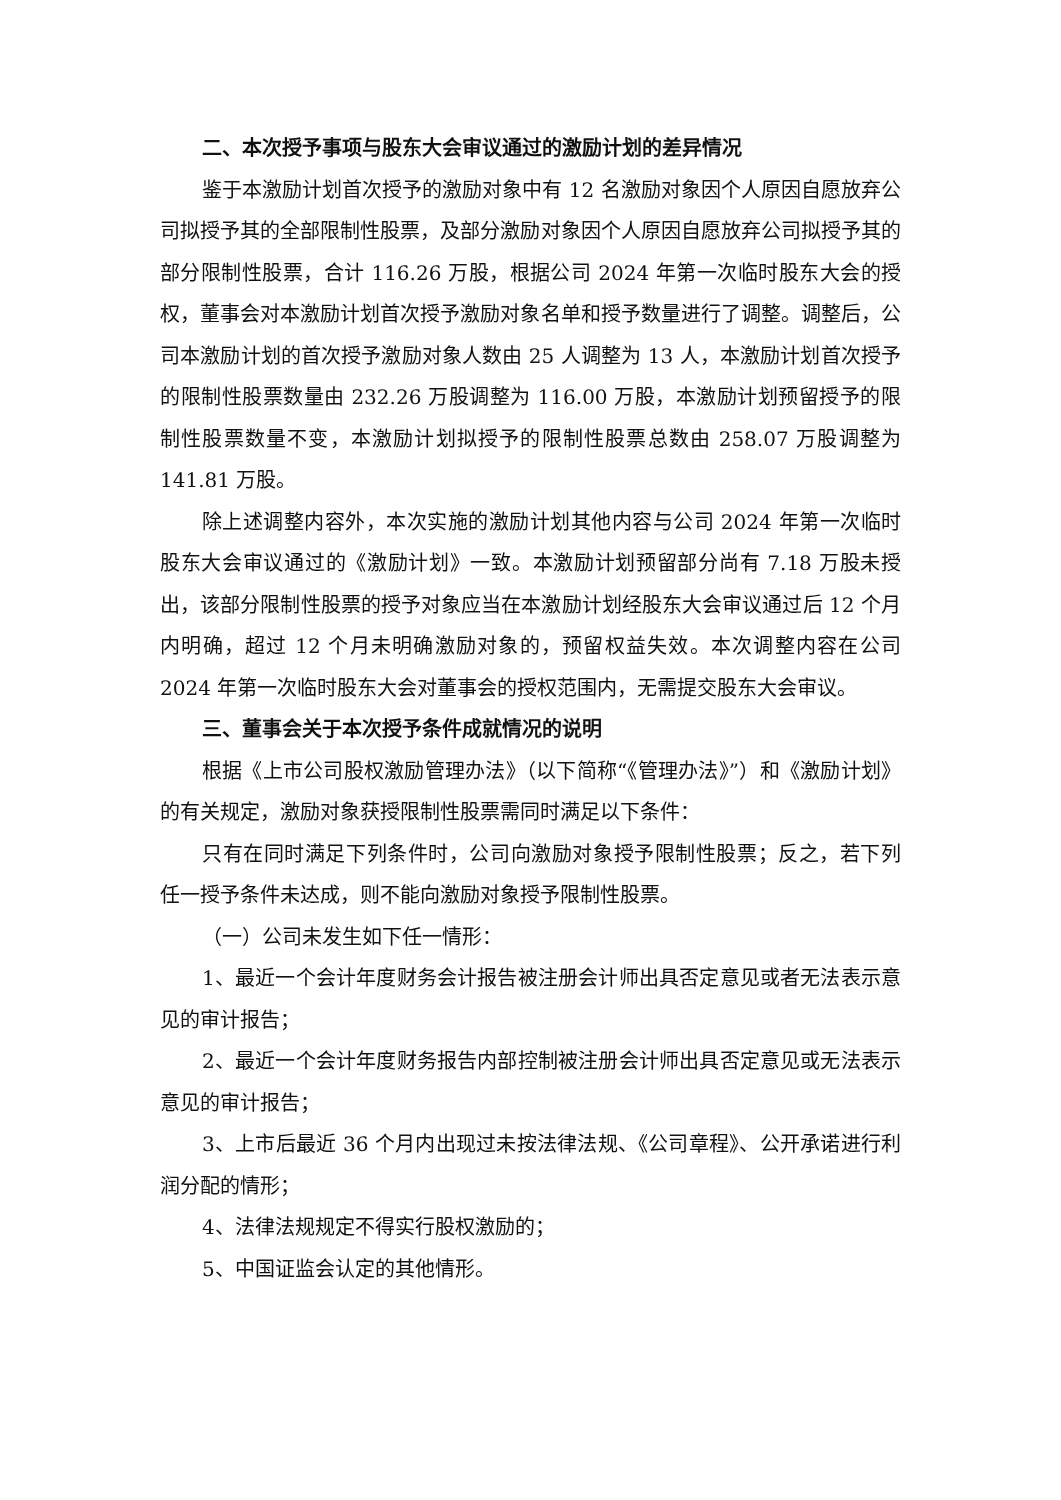二、本次授予事项与股东大会审议通过的激励计划的差异情况
鉴于本激励计划首次授予的激励对象中有 12 名激励对象因个人原因自愿放弃公司拟授予其的全部限制性股票，及部分激励对象因个人原因自愿放弃公司拟授予其的部分限制性股票，合计 116.26 万股，根据公司 2024 年第一次临时股东大会的授权，董事会对本激励计划首次授予激励对象名单和授予数量进行了调整。调整后，公司本激励计划的首次授予激励对象人数由 25 人调整为 13 人，本激励计划首次授予的限制性股票数量由 232.26 万股调整为 116.00 万股，本激励计划预留授予的限制性股票数量不变，本激励计划拟授予的限制性股票总数由 258.07 万股调整为 141.81 万股。
除上述调整内容外，本次实施的激励计划其他内容与公司 2024 年第一次临时股东大会审议通过的《激励计划》一致。本激励计划预留部分尚有 7.18 万股未授出，该部分限制性股票的授予对象应当在本激励计划经股东大会审议通过后 12 个月内明确，超过 12 个月未明确激励对象的，预留权益失效。本次调整内容在公司 2024 年第一次临时股东大会对董事会的授权范围内，无需提交股东大会审议。
三、董事会关于本次授予条件成就情况的说明
根据《上市公司股权激励管理办法》（以下简称“《管理办法》”）和《激励计划》的有关规定，激励对象获授限制性股票需同时满足以下条件：
只有在同时满足下列条件时，公司向激励对象授予限制性股票；反之，若下列任一授予条件未达成，则不能向激励对象授予限制性股票。
（一）公司未发生如下任一情形：
1、最近一个会计年度财务会计报告被注册会计师出具否定意见或者无法表示意见的审计报告；
2、最近一个会计年度财务报告内部控制被注册会计师出具否定意见或无法表示意见的审计报告；
3、上市后最近 36 个月内出现过未按法律法规、《公司章程》、公开承诺进行利润分配的情形；
4、法律法规规定不得实行股权激励的；
5、中国证监会认定的其他情形。